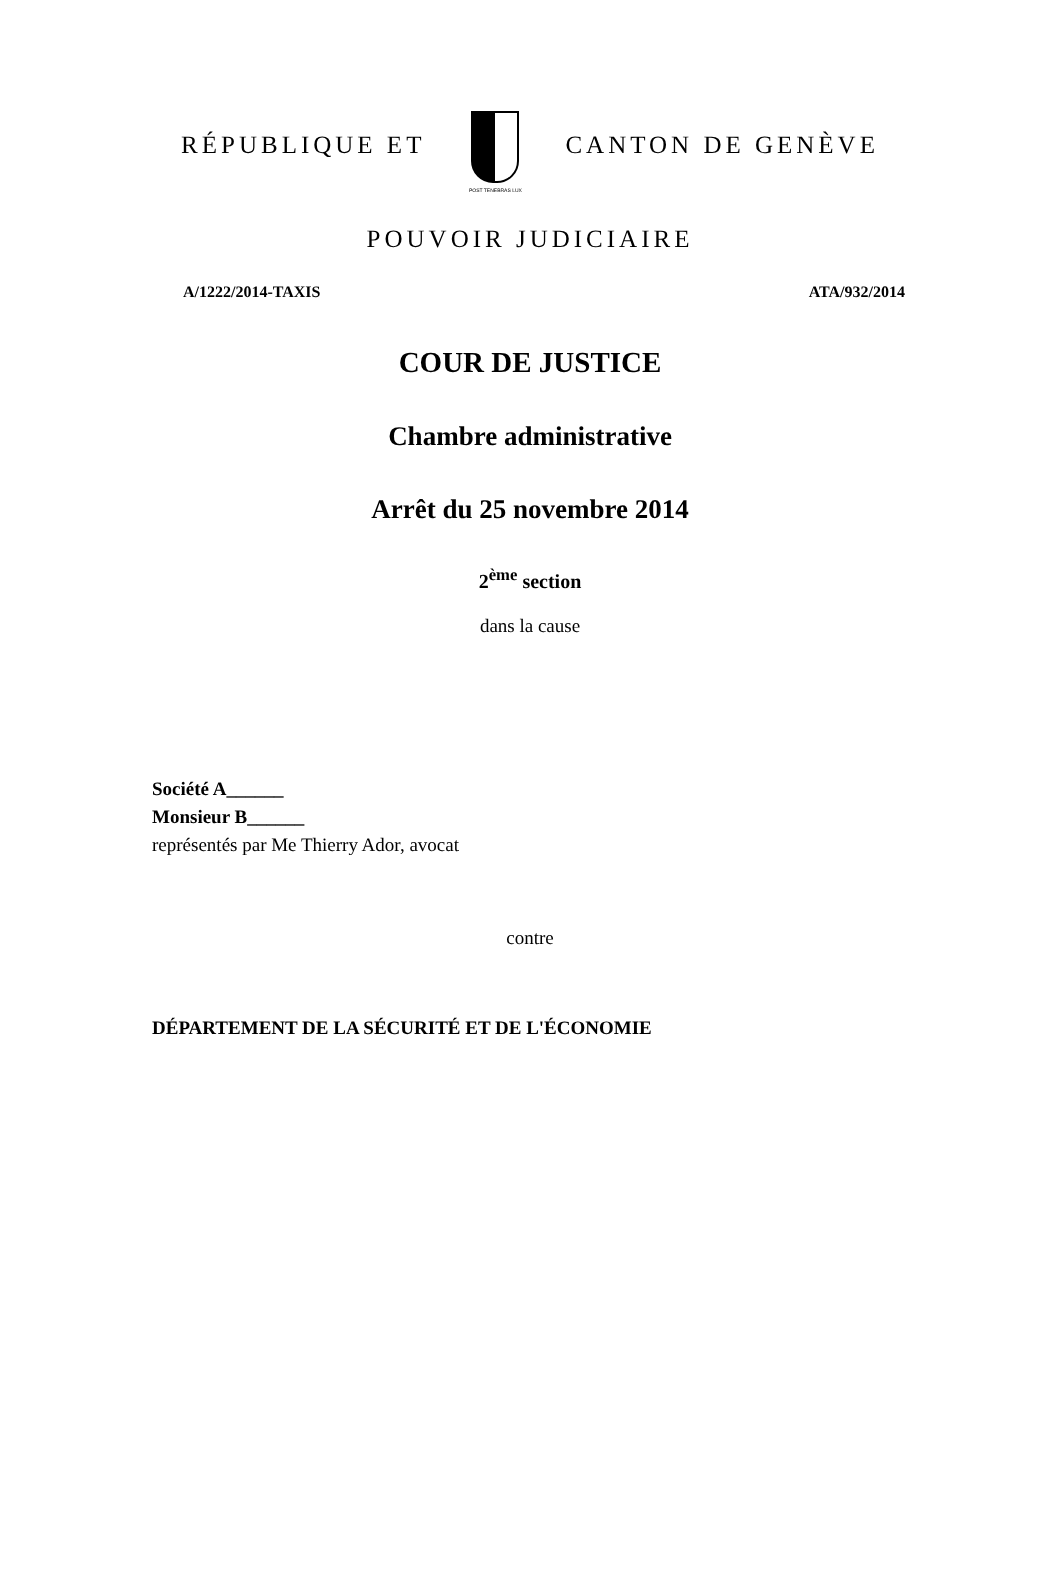RÉPUBLIQUE ET
POST TENEBRAS LUX
CANTON DE GENÈVE
POUVOIR JUDICIAIRE
A/1222/2014-TAXIS ATA/932/2014
COUR DE JUSTICE
Chambre administrative
Arrêt du 25 novembre 2014
2<sup>ème</sup> section
dans la cause
Société A______
Monsieur B______
représentés par Me Thierry Ador, avocat
contre
DÉPARTEMENT DE LA SÉCURITÉ ET DE L'ÉCONOMIE